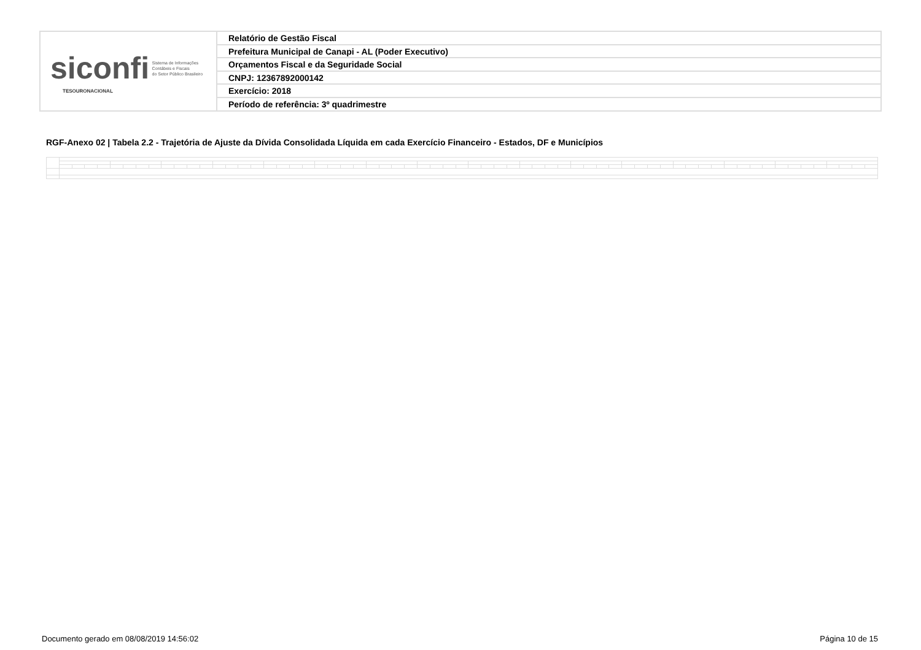siconfi Sistema de Informações
Contábeis e Fiscais
do Setor Público Brasileiro
TESOURONACIONAL
Relatório de Gestão Fiscal
Prefeitura Municipal de Canapi - AL (Poder Executivo)
Orçamentos Fiscal e da Seguridade Social
CNPJ: 12367892000142
Exercício: 2018
Período de referência: 3º quadrimestre
RGF-Anexo 02 | Tabela 2.2 - Trajetória de Ajuste da Dívida Consolidada Líquida em cada Exercício Financeiro - Estados, DF e Municípios
Documento gerado em 08/08/2019 14:56:02
Página 10 de 15